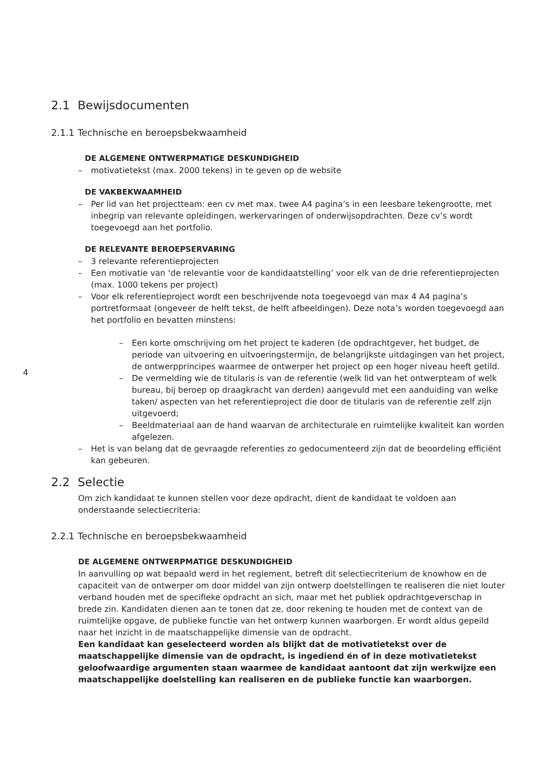4
2.1 Bewijsdocumenten
2.1.1 Technische en beroepsbekwaamheid
DE ALGEMENE ONTWERPMATIGE DESKUNDIGHEID
– motivatietekst (max. 2000 tekens) in te geven op de website
DE VAKBEKWAAMHEID
– Per lid van het projectteam: een cv met max. twee A4 pagina’s in een leesbare tekengrootte, met inbegrip van relevante opleidingen, werkervaringen of onderwijsopdrachten. Deze cv’s wordt toegevoegd aan het portfolio.
DE RELEVANTE BEROEPSERVARING
– 3 relevante referentieprojecten
– Een motivatie van ‘de relevantie voor de kandidaatstelling’ voor elk van de drie referentieprojecten (max. 1000 tekens per project)
– Voor elk referentieproject wordt een beschrijvende nota toegevoegd van max 4 A4 pagina’s portretformaat (ongeveer de helft tekst, de helft afbeeldingen). Deze nota’s worden toegevoegd aan het portfolio en bevatten minstens:
– Een korte omschrijving om het project te kaderen (de opdrachtgever, het budget, de periode van uitvoering en uitvoeringstermijn, de belangrijkste uitdagingen van het project, de ontwerpprincipes waarmee de ontwerper het project op een hoger niveau heeft getild.
– De vermelding wie de titularis is van de referentie (welk lid van het ontwerpteam of welk bureau, bij beroep op draagkracht van derden) aangevuld met een aanduiding van welke taken/ aspecten van het referentieproject die door de titularis van de referentie zelf zijn uitgevoerd;
– Beeldmateriaal aan de hand waarvan de architecturale en ruimtelijke kwaliteit kan worden afgelezen.
– Het is van belang dat de gevraagde referenties zo gedocumenteerd zijn dat de beoordeling efficiënt kan gebeuren.
2.2 Selectie
Om zich kandidaat te kunnen stellen voor deze opdracht, dient de kandidaat te voldoen aan onderstaande selectiecriteria:
2.2.1 Technische en beroepsbekwaamheid
DE ALGEMENE ONTWERPMATIGE DESKUNDIGHEID
In aanvulling op wat bepaald werd in het reglement, betreft dit selectiecriterium de knowhow en de capaciteit van de ontwerper om door middel van zijn ontwerp doelstellingen te realiseren die niet louter verband houden met de specifieke opdracht an sich, maar met het publiek opdrachtgeverschap in brede zin. Kandidaten dienen aan te tonen dat ze, door rekening te houden met de context van de ruimtelijke opgave, de publieke functie van het ontwerp kunnen waarborgen. Er wordt aldus gepeild naar het inzicht in de maatschappelijke dimensie van de opdracht.
Een kandidaat kan geselecteerd worden als blijkt dat de motivatietekst over de maatschappelijke dimensie van de opdracht, is ingediend én of in deze motivatietekst geloofwaardige argumenten staan waarmee de kandidaat aantoont dat zijn werkwijze een maatschappelijke doelstelling kan realiseren en de publieke functie kan waarborgen.